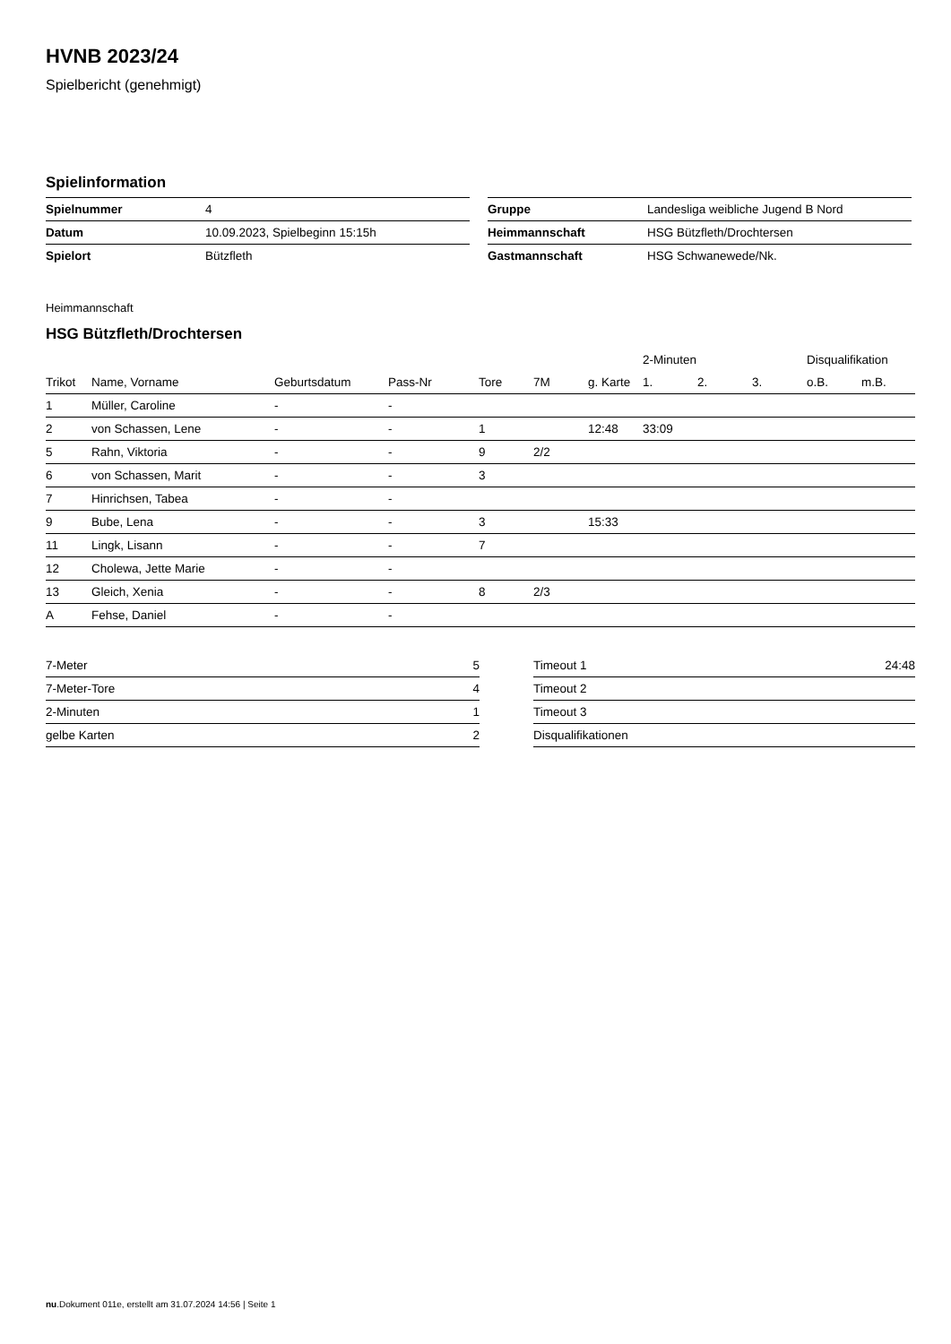HVNB 2023/24
Spielbericht (genehmigt)
Spielinformation
| Spielnummer | 4 |
| Datum | 10.09.2023, Spielbeginn 15:15h |
| Spielort | Bützfleth |
| Gruppe | Landesliga weibliche Jugend B Nord |
| Heimmannschaft | HSG Bützfleth/Drochtersen |
| Gastmannschaft | HSG Schwanewede/Nk. |
Heimmannschaft
HSG Bützfleth/Drochtersen
| | | | | | | | 2-Minuten | | | Disqualifikation | |
| --- | --- | --- | --- | --- | --- | --- | --- | --- | --- | --- | --- |
| Trikot | Name, Vorname | Geburtsdatum | Pass-Nr | Tore | 7M | g. Karte | 1. | 2. | 3. | o.B. | m.B. |
| 1 | Müller, Caroline | - | - | | | | | | | | |
| 2 | von Schassen, Lene | - | - | 1 | | 12:48 | 33:09 | | | | |
| 5 | Rahn, Viktoria | - | - | 9 | 2/2 | | | | | | |
| 6 | von Schassen, Marit | - | - | 3 | | | | | | | |
| 7 | Hinrichsen, Tabea | - | - | | | | | | | | |
| 9 | Bube, Lena | - | - | 3 | | 15:33 | | | | | |
| 11 | Lingk, Lisann | - | - | 7 | | | | | | | |
| 12 | Cholewa, Jette Marie | - | - | | | | | | | | |
| 13 | Gleich, Xenia | - | - | 8 | 2/3 | | | | | | |
| A | Fehse, Daniel | - | - | | | | | | | | |
| 7-Meter | 5 |
| 7-Meter-Tore | 4 |
| 2-Minuten | 1 |
| gelbe Karten | 2 |
| Timeout 1 | 24:48 |
| Timeout 2 | |
| Timeout 3 | |
| Disqualifikationen | |
nu.Dokument 011e, erstellt am 31.07.2024 14:56 | Seite 1